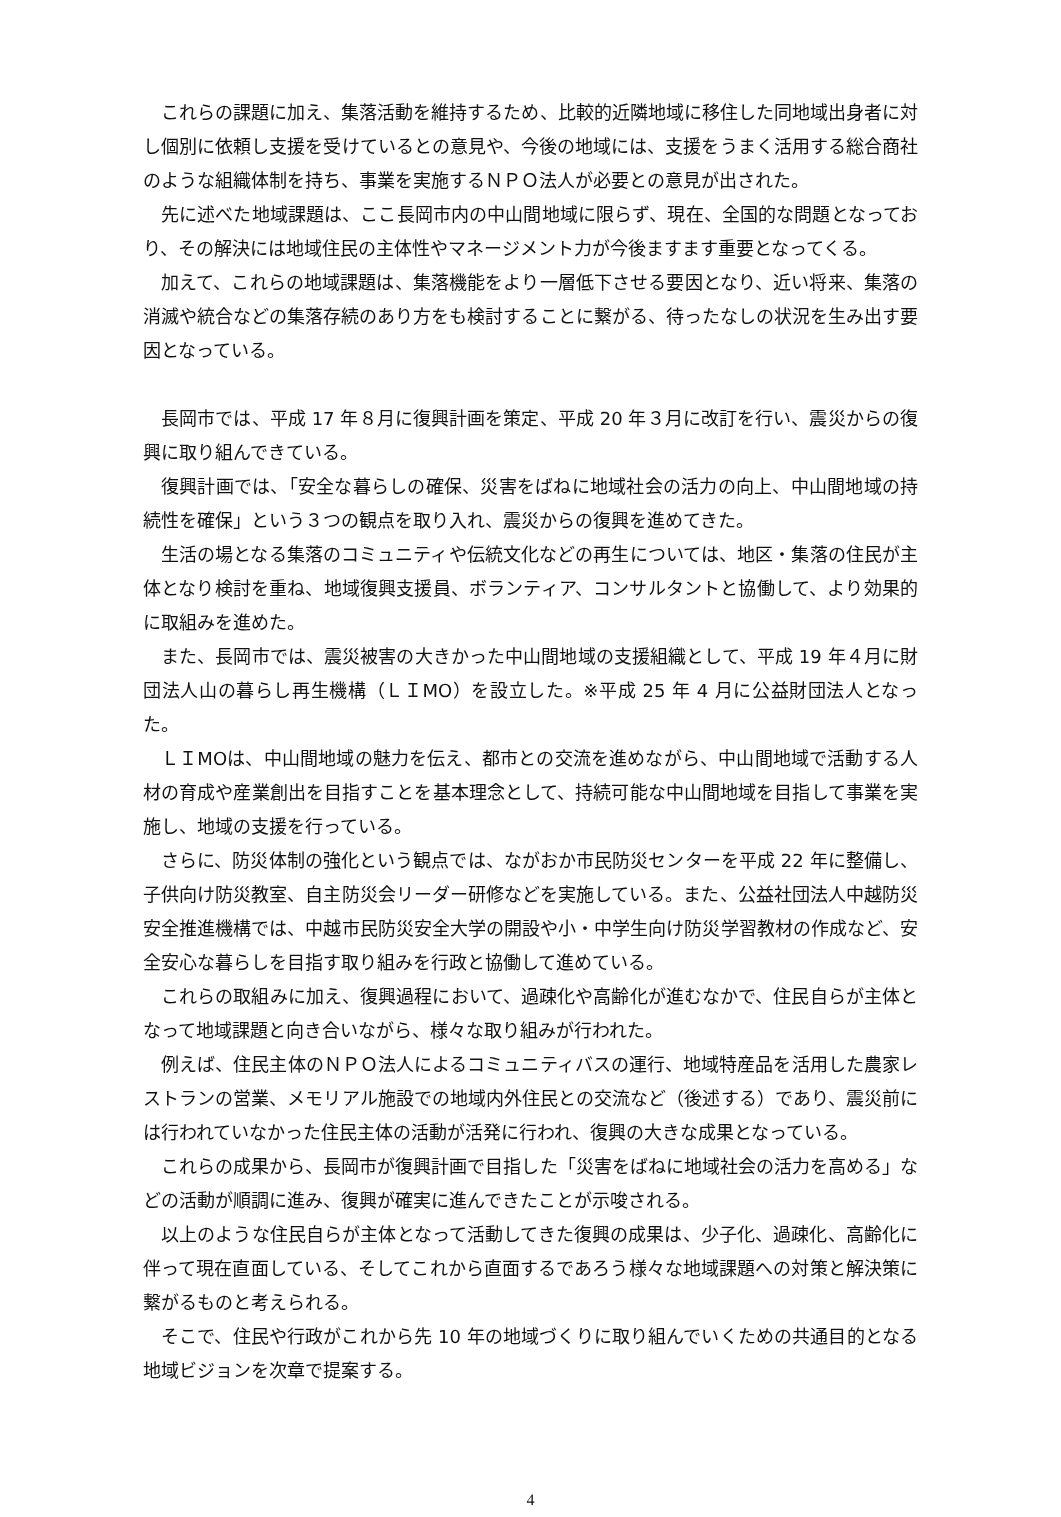これらの課題に加え、集落活動を維持するため、比較的近隣地域に移住した同地域出身者に対し個別に依頼し支援を受けているとの意見や、今後の地域には、支援をうまく活用する総合商社のような組織体制を持ち、事業を実施するＮＰＯ法人が必要との意見が出された。
先に述べた地域課題は、ここ長岡市内の中山間地域に限らず、現在、全国的な問題となっており、その解決には地域住民の主体性やマネージメント力が今後ますます重要となってくる。
加えて、これらの地域課題は、集落機能をより一層低下させる要因となり、近い将来、集落の消滅や統合などの集落存続のあり方をも検討することに繋がる、待ったなしの状況を生み出す要因となっている。
長岡市では、平成 17 年８月に復興計画を策定、平成 20 年３月に改訂を行い、震災からの復興に取り組んできている。
復興計画では、「安全な暮らしの確保、災害をばねに地域社会の活力の向上、中山間地域の持続性を確保」という３つの観点を取り入れ、震災からの復興を進めてきた。
生活の場となる集落のコミュニティや伝統文化などの再生については、地区・集落の住民が主体となり検討を重ね、地域復興支援員、ボランティア、コンサルタントと協働して、より効果的に取組みを進めた。
また、長岡市では、震災被害の大きかった中山間地域の支援組織として、平成 19 年４月に財団法人山の暮らし再生機構（ＬＩMO）を設立した。※平成 25 年 4 月に公益財団法人となった。
ＬＩMOは、中山間地域の魅力を伝え、都市との交流を進めながら、中山間地域で活動する人材の育成や産業創出を目指すことを基本理念として、持続可能な中山間地域を目指して事業を実施し、地域の支援を行っている。
さらに、防災体制の強化という観点では、ながおか市民防災センターを平成 22 年に整備し、子供向け防災教室、自主防災会リーダー研修などを実施している。また、公益社団法人中越防災安全推進機構では、中越市民防災安全大学の開設や小・中学生向け防災学習教材の作成など、安全安心な暮らしを目指す取り組みを行政と協働して進めている。
これらの取組みに加え、復興過程において、過疎化や高齢化が進むなかで、住民自らが主体となって地域課題と向き合いながら、様々な取り組みが行われた。
例えば、住民主体のＮＰＯ法人によるコミュニティバスの運行、地域特産品を活用した農家レストランの営業、メモリアル施設での地域内外住民との交流など（後述する）であり、震災前には行われていなかった住民主体の活動が活発に行われ、復興の大きな成果となっている。
これらの成果から、長岡市が復興計画で目指した「災害をばねに地域社会の活力を高める」などの活動が順調に進み、復興が確実に進んできたことが示唆される。
以上のような住民自らが主体となって活動してきた復興の成果は、少子化、過疎化、高齢化に伴って現在直面している、そしてこれから直面するであろう様々な地域課題への対策と解決策に繋がるものと考えられる。
そこで、住民や行政がこれから先 10 年の地域づくりに取り組んでいくための共通目的となる地域ビジョンを次章で提案する。
4